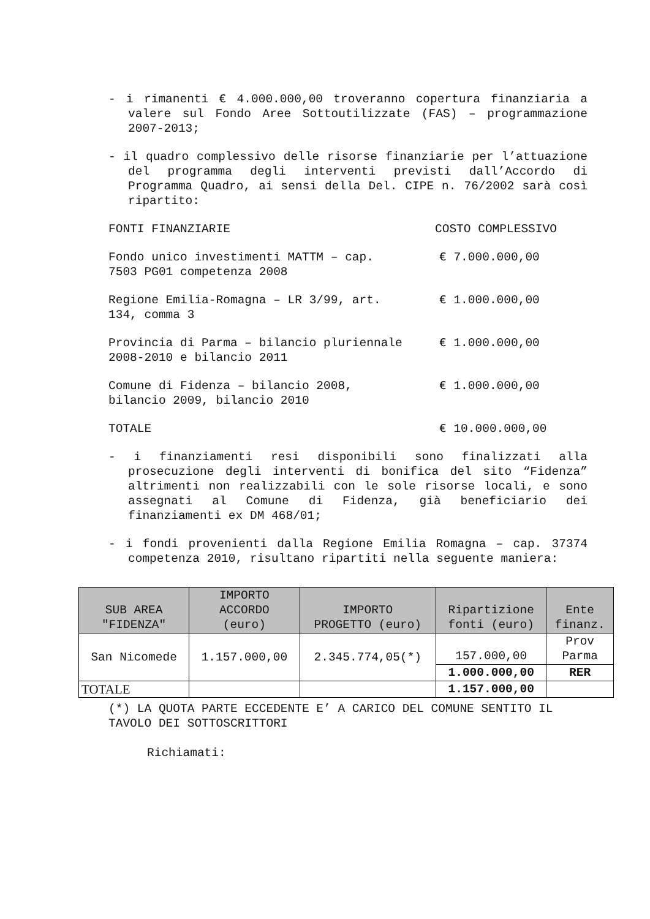- i rimanenti € 4.000.000,00 troveranno copertura finanziaria a valere sul Fondo Aree Sottoutilizzate (FAS) – programmazione 2007-2013;
- il quadro complessivo delle risorse finanziarie per l’attuazione del programma degli interventi previsti dall’Accordo di Programma Quadro, ai sensi della Del. CIPE n. 76/2002 sarà così ripartito:
FONTI FINANZIARIE COSTO COMPLESSIVO
Fondo unico investimenti MATTM – cap. 7503 PG01 competenza 2008
€ 7.000.000,00
Regione Emilia-Romagna – LR 3/99, art. 134, comma 3
€ 1.000.000,00
Provincia di Parma – bilancio pluriennale 2008-2010 e bilancio 2011
€ 1.000.000,00
Comune di Fidenza – bilancio 2008, bilancio 2009, bilancio 2010
€ 1.000.000,00
TOTALE € 10.000.000,00
- i finanziamenti resi disponibili sono finalizzati alla prosecuzione degli interventi di bonifica del sito “Fidenza” altrimenti non realizzabili con le sole risorse locali, e sono assegnati al Comune di Fidenza, già beneficiario dei finanziamenti ex DM 468/01;
- i fondi provenienti dalla Regione Emilia Romagna – cap. 37374 competenza 2010, risultano ripartiti nella seguente maniera:
| SUB AREA "FIDENZA" | IMPORTO ACCORDO (euro) | IMPORTO PROGETTO (euro) | Ripartizione fonti (euro) | Ente finanz. |
| --- | --- | --- | --- | --- |
| San Nicomede | 1.157.000,00 | 2.345.774,05(*) | 157.000,00 | Prov Parma |
| | | | 1.000.000,00 | RER |
| TOTALE | | | 1.157.000,00 | |
(*) LA QUOTA PARTE ECCEDENTE E’ A CARICO DEL COMUNE SENTITO IL TAVOLO DEI SOTTOSCRITTORI
Richiamati: